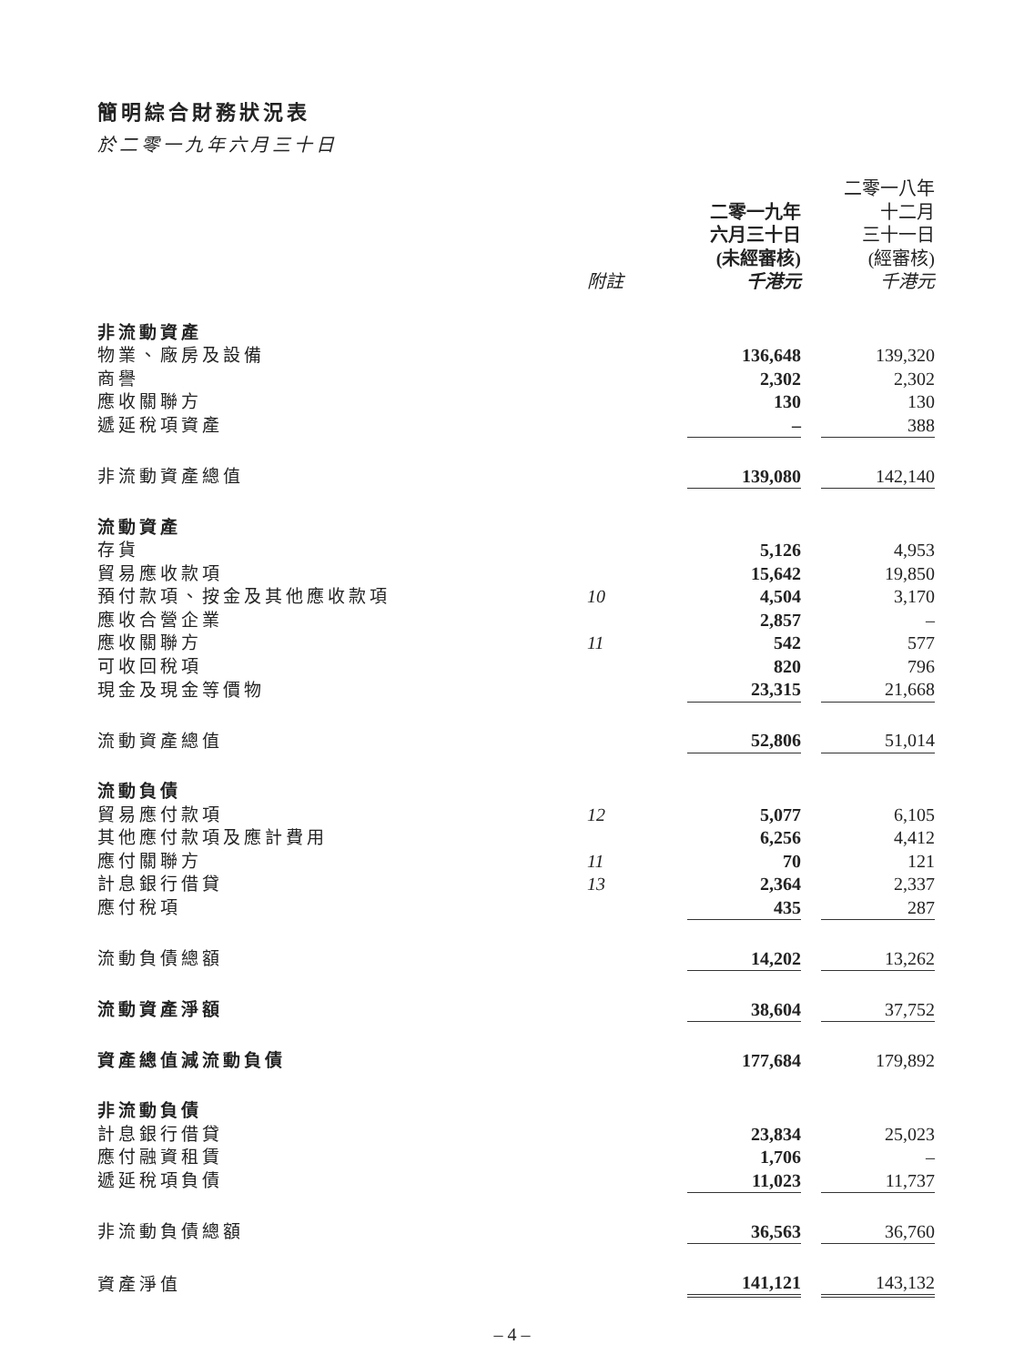簡明綜合財務狀況表
於二零一九年六月三十日
| | | | | 二零一八年 |
| --- | --- | --- | --- | --- |
| | | 二零一九年 | | 十二月 |
| | | 六月三十日 | | 三十一日 |
| | | (未經審核) | | (經審核) |
| | 附註 | 千港元 | | 千港元 |
| 非流動資產 | | | | |
| 物業、廠房及設備 | | 136,648 | | 139,320 |
| 商譽 | | 2,302 | | 2,302 |
| 應收關聯方 | | 130 | | 130 |
| 遞延稅項資產 | | – | | 388 |
| 非流動資產總值 | | 139,080 | | 142,140 |
| 流動資產 | | | | |
| 存貨 | | 5,126 | | 4,953 |
| 貿易應收款項 | | 15,642 | | 19,850 |
| 預付款項、按金及其他應收款項 | 10 | 4,504 | | 3,170 |
| 應收合營企業 | | 2,857 | | – |
| 應收關聯方 | 11 | 542 | | 577 |
| 可收回稅項 | | 820 | | 796 |
| 現金及現金等價物 | | 23,315 | | 21,668 |
| 流動資產總值 | | 52,806 | | 51,014 |
| 流動負債 | | | | |
| 貿易應付款項 | 12 | 5,077 | | 6,105 |
| 其他應付款項及應計費用 | | 6,256 | | 4,412 |
| 應付關聯方 | 11 | 70 | | 121 |
| 計息銀行借貸 | 13 | 2,364 | | 2,337 |
| 應付稅項 | | 435 | | 287 |
| 流動負債總額 | | 14,202 | | 13,262 |
| 流動資產淨額 | | 38,604 | | 37,752 |
| 資產總值減流動負債 | | 177,684 | | 179,892 |
| 非流動負債 | | | | |
| 計息銀行借貸 | | 23,834 | | 25,023 |
| 應付融資租賃 | | 1,706 | | – |
| 遞延稅項負債 | | 11,023 | | 11,737 |
| 非流動負債總額 | | 36,563 | | 36,760 |
| 資產淨值 | | 141,121 | | 143,132 |
– 4 –